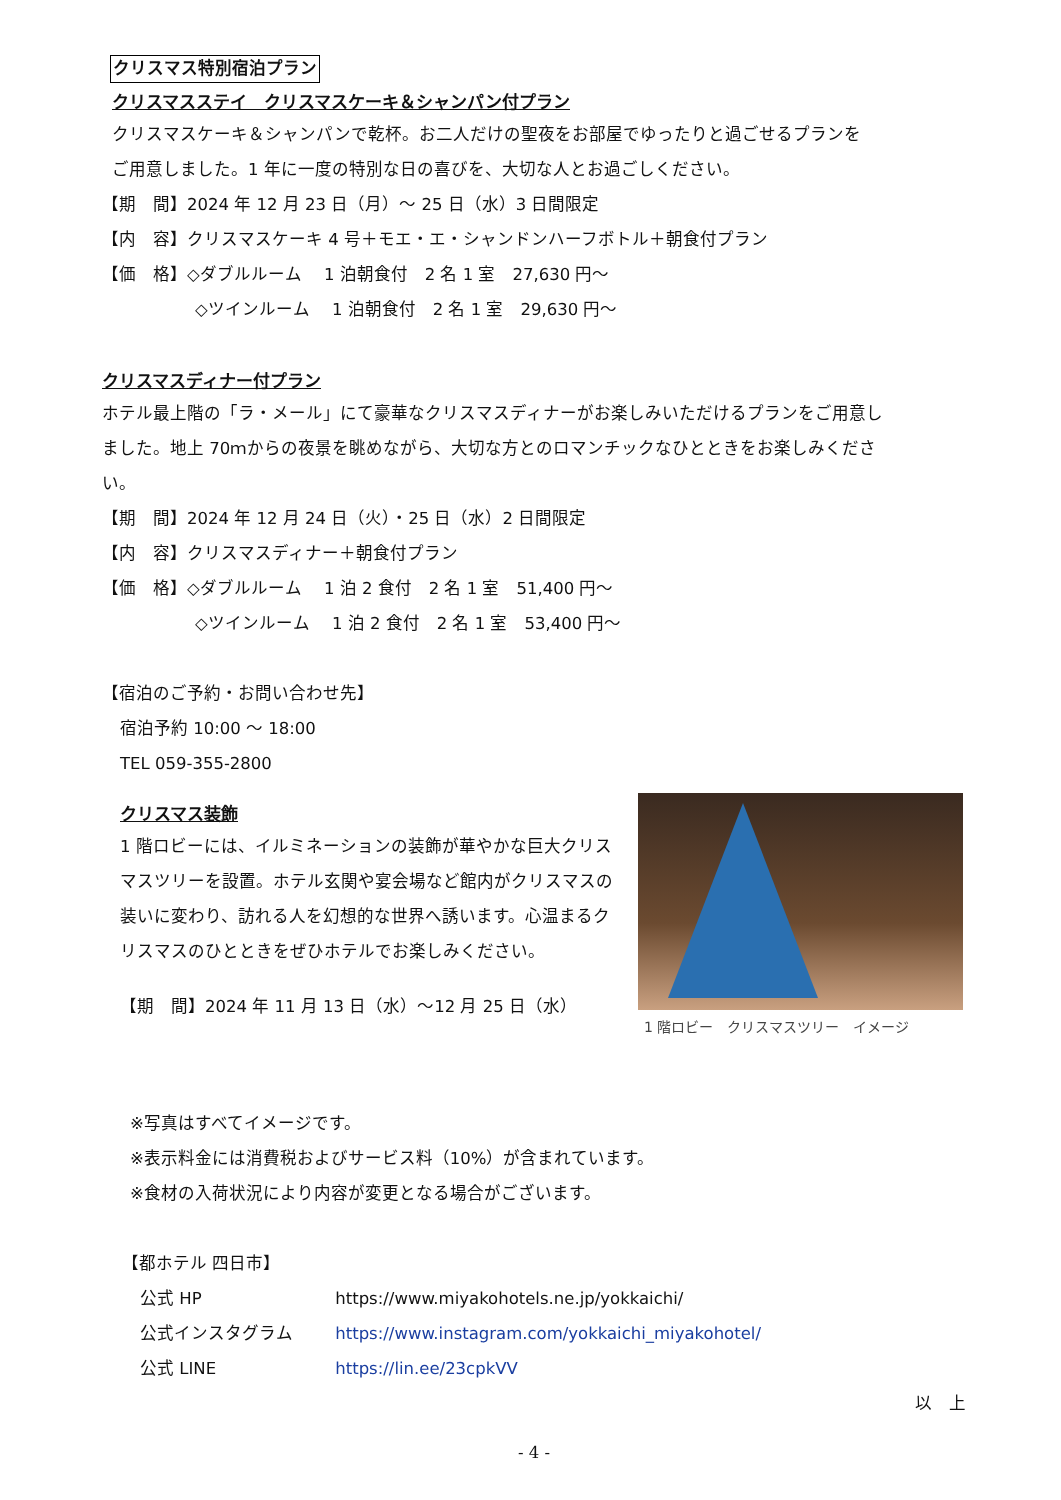クリスマス特別宿泊プラン
クリスマスステイ　クリスマスケーキ＆シャンパン付プラン
クリスマスケーキ＆シャンパンで乾杯。お二人だけの聖夜をお部屋でゆったりと過ごせるプランを
ご用意しました。1 年に一度の特別な日の喜びを、大切な人とお過ごしください。
【期　間】2024 年 12 月 23 日（月）～ 25 日（水）3 日間限定
【内　容】クリスマスケーキ 4 号＋モエ・エ・シャンドンハーフボトル＋朝食付プラン
【価　格】◇ダブルルーム　 1 泊朝食付　2 名 1 室　27,630 円～
◇ツインルーム　 1 泊朝食付　2 名 1 室　29,630 円～
クリスマスディナー付プラン
ホテル最上階の「ラ・メール」にて豪華なクリスマスディナーがお楽しみいただけるプランをご用意し
ました。地上 70ｍからの夜景を眺めながら、大切な方とのロマンチックなひとときをお楽しみくださ
い。
【期　間】2024 年 12 月 24 日（火）・25 日（水）2 日間限定
【内　容】クリスマスディナー＋朝食付プラン
【価　格】◇ダブルルーム　 1 泊 2 食付　2 名 1 室　51,400 円～
◇ツインルーム　 1 泊 2 食付　2 名 1 室　53,400 円～
【宿泊のご予約・お問い合わせ先】
宿泊予約 10:00 ～ 18:00
TEL 059-355-2800
クリスマス装飾
1 階ロビーには、イルミネーションの装飾が華やかな巨大クリスマスツリーを設置。ホテル玄関や宴会場など館内がクリスマスの装いに変わり、訪れる人を幻想的な世界へ誘います。心温まるクリスマスのひとときをぜひホテルでお楽しみください。
【期　間】2024 年 11 月 13 日（水）～12 月 25 日（水）
1 階ロビー　クリスマスツリー　イメージ
※写真はすべてイメージです。
※表示料金には消費税およびサービス料（10%）が含まれています。
※食材の入荷状況により内容が変更となる場合がございます。
【都ホテル 四日市】
公式 HP https://www.miyakohotels.ne.jp/yokkaichi/
公式インスタグラム https://www.instagram.com/yokkaichi_miyakohotel/
公式 LINE https://lin.ee/23cpkVV
以　上
- 4 -